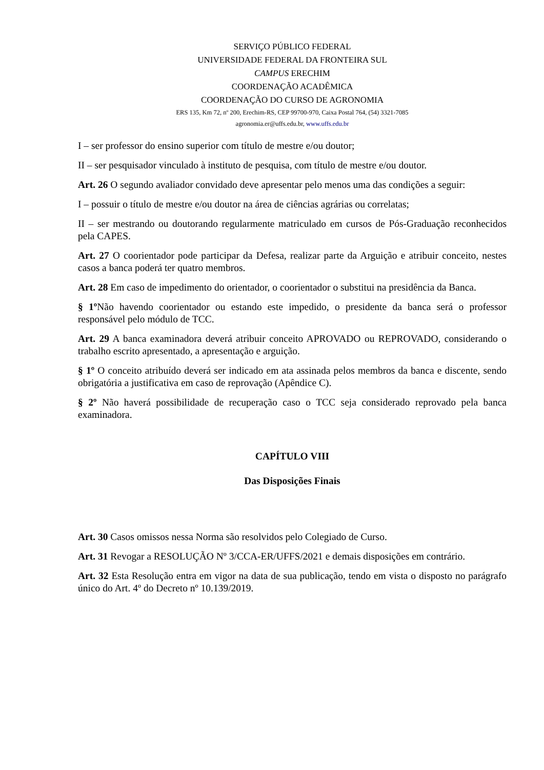SERVIÇO PÚBLICO FEDERAL
UNIVERSIDADE FEDERAL DA FRONTEIRA SUL
CAMPUS ERECHIM
COORDENAÇÃO ACADÊMICA
COORDENAÇÃO DO CURSO DE AGRONOMIA
ERS 135, Km 72, nº 200, Erechim-RS, CEP 99700-970, Caixa Postal 764, (54) 3321-7085
agronomia.er@uffs.edu.br, www.uffs.edu.br
I – ser professor do ensino superior com título de mestre e/ou doutor;
II – ser pesquisador vinculado à instituto de pesquisa, com título de mestre e/ou doutor.
Art. 26 O segundo avaliador convidado deve apresentar pelo menos uma das condições a seguir:
I – possuir o título de mestre e/ou doutor na área de ciências agrárias ou correlatas;
II – ser mestrando ou doutorando regularmente matriculado em cursos de Pós-Graduação reconhecidos pela CAPES.
Art. 27 O coorientador pode participar da Defesa, realizar parte da Arguição e atribuir conceito, nestes casos a banca poderá ter quatro membros.
Art. 28 Em caso de impedimento do orientador, o coorientador o substitui na presidência da Banca.
§ 1º Não havendo coorientador ou estando este impedido, o presidente da banca será o professor responsável pelo módulo de TCC.
Art. 29 A banca examinadora deverá atribuir conceito APROVADO ou REPROVADO, considerando o trabalho escrito apresentado, a apresentação e arguição.
§ 1º O conceito atribuído deverá ser indicado em ata assinada pelos membros da banca e discente, sendo obrigatória a justificativa em caso de reprovação (Apêndice C).
§ 2º Não haverá possibilidade de recuperação caso o TCC seja considerado reprovado pela banca examinadora.
CAPÍTULO VIII
Das Disposições Finais
Art. 30 Casos omissos nessa Norma são resolvidos pelo Colegiado de Curso.
Art. 31 Revogar a RESOLUÇÃO Nº 3/CCA-ER/UFFS/2021 e demais disposições em contrário.
Art. 32 Esta Resolução entra em vigor na data de sua publicação, tendo em vista o disposto no parágrafo único do Art. 4º do Decreto nº 10.139/2019.